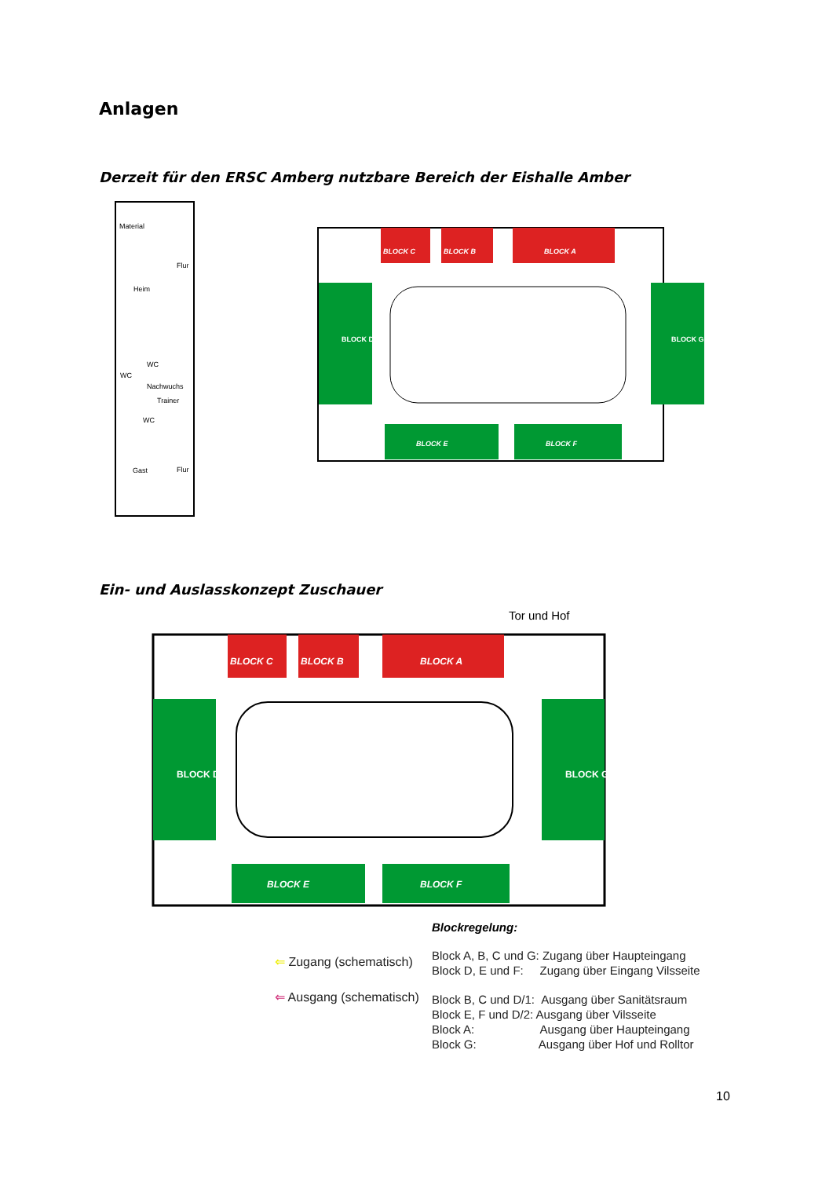Anlagen
Derzeit für den ERSC Amberg nutzbare Bereich der Eishalle Amber
Material
Heim
WC
.
.
Nachwuchs
WC
Trainer
WC
Gast
Flur
Flur
BLOCK C
BLOCK B
BLOCK A
BLOCK D
BLOCK G
BLOCK E
BLOCK F
Ein- und Auslasskonzept Zuschauer
Tor und Hof
BLOCK C
BLOCK B
BLOCK A
BLOCK D
BLOCK G
BLOCK E
BLOCK F
Blockregelung:
⇐ Zugang (schematisch)
⇐ Ausgang (schematisch)
Block A, B, C und G: Zugang über Haupteingang
Block D, E und F: Zugang über Eingang Vilsseite
Block B, C und D/1: Ausgang über Sanitätsraum
Block E, F und D/2: Ausgang über Vilsseite
Block A: Ausgang über Haupteingang
Block G: Ausgang über Hof und Rolltor
10